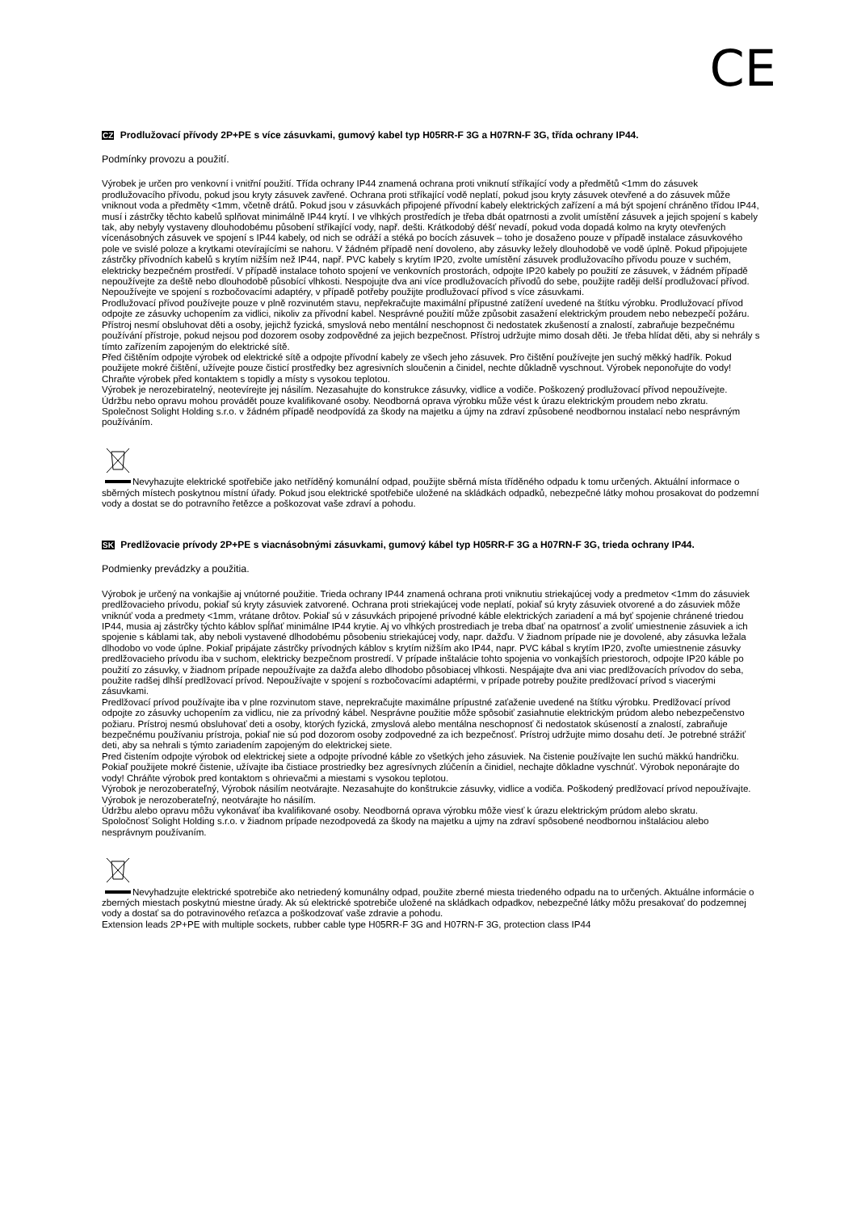CE
CZ Prodlužovací přívody 2P+PE s více zásuvkami, gumový kabel typ H05RR-F 3G a H07RN-F 3G, třída ochrany IP44.
Podmínky provozu a použití.
Výrobek je určen pro venkovní i vnitřní použití. Třída ochrany IP44 znamená ochrana proti vniknutí stříkající vody a předmětů <1mm do zásuvek prodlužovacího přívodu, pokud jsou kryty zásuvek zavřené. Ochrana proti stříkající vodě neplatí, pokud jsou kryty zásuvek otevřené a do zásuvek může vniknout voda a předměty <1mm, včetně drátů. Pokud jsou v zásuvkách připojené přívodní kabely elektrických zařízení a má být spojení chráněno třídou IP44, musí i zástrčky těchto kabelů splňovat minimálně IP44 krytí. I ve vlhkých prostředích je třeba dbát opatrnosti a zvolit umístění zásuvek a jejich spojení s kabely tak, aby nebyly vystaveny dlouhodobému působení stříkající vody, např. dešti. Krátkodobý déšť nevadí, pokud voda dopadá kolmo na kryty otevřených vícenásobných zásuvek ve spojení s IP44 kabely, od nich se odráží a stéká po bocích zásuvek – toho je dosaženo pouze v případě instalace zásuvkového pole ve svislé poloze a krytkami otevírajícími se nahoru. V žádném případě není dovoleno, aby zásuvky ležely dlouhodobě ve vodě úplně. Pokud připojujete zástrčky přívodních kabelů s krytím nižším než IP44, např. PVC kabely s krytím IP20, zvolte umístění zásuvek prodlužovacího přívodu pouze v suchém, elektricky bezpečném prostředí. V případě instalace tohoto spojení ve venkovních prostorách, odpojte IP20 kabely po použití ze zásuvek, v žádném případě nepoužívejte za deště nebo dlouhodobě působící vlhkosti. Nespojujte dva ani více prodlužovacích přívodů do sebe, použijte raději delší prodlužovací přívod. Nepoužívejte ve spojení s rozbočovacími adaptéry, v případě potřeby použijte prodlužovací přívod s více zásuvkami.
Prodlužovací přívod používejte pouze v plně rozvinutém stavu, nepřekračujte maximální přípustné zatížení uvedené na štítku výrobku. Prodlužovací přívod odpojte ze zásuvky uchopením za vidlici, nikoliv za přívodní kabel. Nesprávné použití může způsobit zasažení elektrickým proudem nebo nebezpečí požáru. Přístroj nesmí obsluhovat děti a osoby, jejichž fyzická, smyslová nebo mentální neschopnost či nedostatek zkušeností a znalostí, zabraňuje bezpečnému používání přístroje, pokud nejsou pod dozorem osoby zodpovědné za jejich bezpečnost. Přístroj udržujte mimo dosah děti. Je třeba hlídat děti, aby si nehrály s tímto zařízením zapojeným do elektrické sítě.
Před čištěním odpojte výrobek od elektrické sítě a odpojte přívodní kabely ze všech jeho zásuvek. Pro čištění používejte jen suchý měkký hadřík. Pokud použijete mokré čištění, užívejte pouze čisticí prostředky bez agresivních sloučenin a činidel, nechte důkladně vyschnout. Výrobek neponořujte do vody! Chraňte výrobek před kontaktem s topidly a místy s vysokou teplotou.
Výrobek je nerozebiratelný, neotevírejte jej násilím. Nezasahujte do konstrukce zásuvky, vidlice a vodiče. Poškozený prodlužovací přívod nepoužívejte.
Údržbu nebo opravu mohou provádět pouze kvalifikované osoby. Neodborná oprava výrobku může vést k úrazu elektrickým proudem nebo zkratu.
Společnost Solight Holding s.r.o. v žádném případě neodpovídá za škody na majetku a újmy na zdraví způsobené neodbornou instalací nebo nesprávným používáním.
Nevyhazujte elektrické spotřebiče jako netříděný komunální odpad, použijte sběrná místa tříděného odpadu k tomu určených. Aktuální informace o sběrných místech poskytnou místní úřady. Pokud jsou elektrické spotřebiče uložené na skládkách odpadků, nebezpečné látky mohou prosakovat do podzemní vody a dostat se do potravního řetězce a poškozovat vaše zdraví a pohodu.
SK Predlžovacie prívody 2P+PE s viacnásobnými zásuvkami, gumový kábel typ H05RR-F 3G a H07RN-F 3G, trieda ochrany IP44.
Podmienky prevádzky a použitia.
Výrobok je určený na vonkajšie aj vnútorné použitie. Trieda ochrany IP44 znamená ochrana proti vniknutiu striekajúcej vody a predmetov <1mm do zásuviek predlžovacieho prívodu, pokiaľ sú kryty zásuviek zatvorené. Ochrana proti striekajúcej vode neplatí, pokiaľ sú kryty zásuviek otvorené a do zásuviek môže vniknúť voda a predmety <1mm, vrátane drôtov. Pokiaľ sú v zásuvkách pripojené prívodné káble elektrických zariadení a má byť spojenie chránené triedou IP44, musia aj zástrčky týchto káblov spĺňať minimálne IP44 krytie. Aj vo vlhkých prostrediach je treba dbať na opatrnosť a zvoliť umiestnenie zásuviek a ich spojenie s káblami tak, aby neboli vystavené dlhodobému pôsobeniu striekajúcej vody, napr. dažďu. V žiadnom prípade nie je dovolené, aby zásuvka ležala dlhodobo vo vode úplne. Pokiaľ pripájate zástrčky prívodných káblov s krytím nižším ako IP44, napr. PVC kábal s krytím IP20, zvoľte umiestnenie zásuvky predlžovacieho prívodu iba v suchom, elektricky bezpečnom prostredí. V prípade inštalácie tohto spojenia vo vonkajších priestoroch, odpojte IP20 káble po použití zo zásuvky, v žiadnom prípade nepoužívajte za dažďa alebo dlhodobo pôsobiacej vlhkosti. Nespájajte dva ani viac predlžovacích prívodov do seba, použite radšej dlhší predlžovací prívod. Nepoužívajte v spojení s rozbočovacími adaptérmi, v prípade potreby použite predlžovací prívod s viacerými zásuvkami.
Predlžovací prívod používajte iba v plne rozvinutom stave, neprekračujte maximálne prípustné zaťaženie uvedené na štítku výrobku. Predlžovací prívod odpojte zo zásuvky uchopením za vidlicu, nie za prívodný kábel. Nesprávne použitie môže spôsobiť zasiahnutie elektrickým prúdom alebo nebezpečenstvo požiaru. Prístroj nesmú obsluhovať deti a osoby, ktorých fyzická, zmyslová alebo mentálna neschopnosť či nedostatok skúseností a znalostí, zabraňuje bezpečnému používaniu prístroja, pokiaľ nie sú pod dozorom osoby zodpovedné za ich bezpečnosť. Prístroj udržujte mimo dosahu detí. Je potrebné strážiť deti, aby sa nehrali s týmto zariadením zapojeným do elektrickej siete.
Pred čistením odpojte výrobok od elektrickej siete a odpojte prívodné káble zo všetkých jeho zásuviek. Na čistenie používajte len suchú mäkkú handričku. Pokiaľ použijete mokré čistenie, užívajte iba čistiace prostriedky bez agresívnych zlúčenín a činidiel, nechajte dôkladne vyschnúť. Výrobok neponárajte do vody! Chráňte výrobok pred kontaktom s ohrievačmi a miestami s vysokou teplotou.
Výrobok je nerozoberateľný, Výrobok násilím neotvárajte. Nezasahujte do konštrukcie zásuvky, vidlice a vodiča. Poškodený predlžovací prívod nepoužívajte. Výrobok je nerozoberateľný, neotvárajte ho násilím.
Údržbu alebo opravu môžu vykonávať iba kvalifikované osoby. Neodborná oprava výrobku môže viesť k úrazu elektrickým prúdom alebo skratu.
Spoločnosť Solight Holding s.r.o. v žiadnom prípade nezodpovedá za škody na majetku a ujmy na zdraví spôsobené neodbornou inštaláciou alebo nesprávnym používaním.
Nevyhadzujte elektrické spotrebiče ako netriedený komunálny odpad, použite zberné miesta triedeného odpadu na to určených. Aktuálne informácie o zberných miestach poskytnú miestne úrady. Ak sú elektrické spotrebiče uložené na skládkach odpadkov, nebezpečné látky môžu presakovať do podzemnej vody a dostať sa do potravinového reťazca a poškodzovať vaše zdravie a pohodu.
Extension leads 2P+PE with multiple sockets, rubber cable type H05RR-F 3G and H07RN-F 3G, protection class IP44